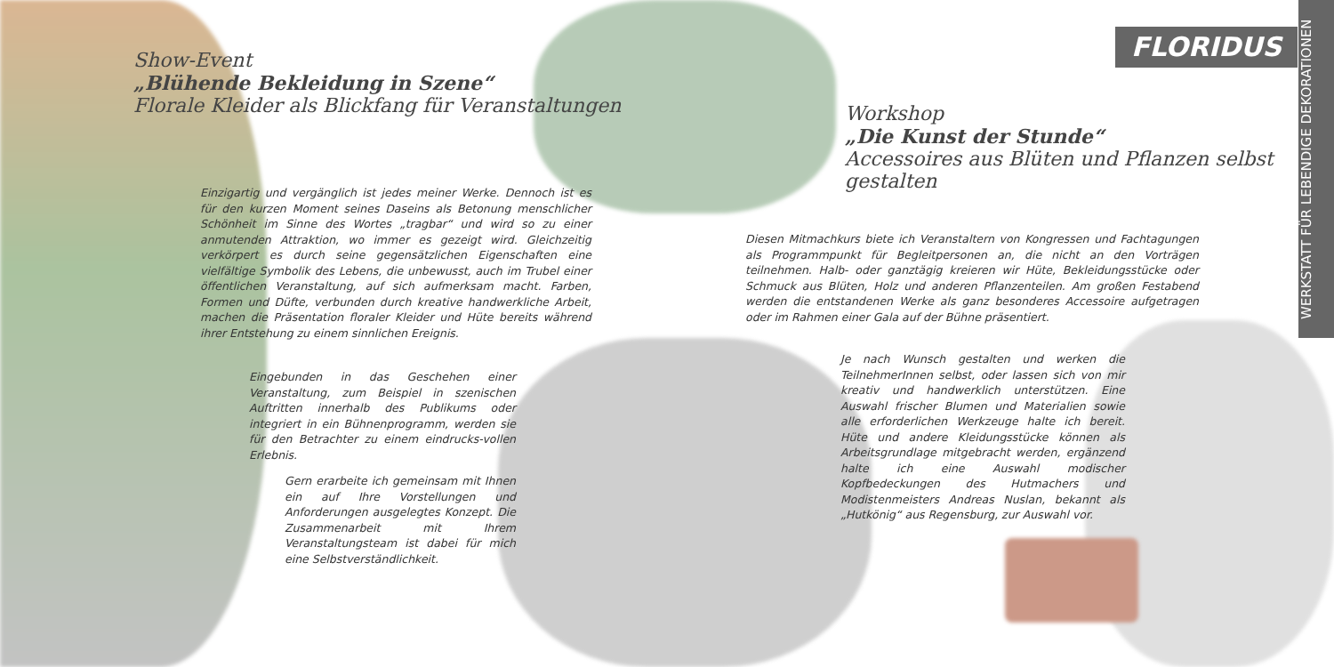FLORIDUS
WERKSTATT FÜR LEBENDIGE DEKORATIONEN
Show-Event
„Blühende Bekleidung in Szene“
Florale Kleider als Blickfang für Veranstaltungen
Workshop
„Die Kunst der Stunde“
Accessoires aus Blüten und Pflanzen selbst gestalten
Einzigartig und vergänglich ist jedes meiner Werke. Dennoch ist es für den kurzen Moment seines Daseins als Betonung menschlicher Schönheit im Sinne des Wortes „tragbar“ und wird so zu einer anmutenden Attraktion, wo immer es gezeigt wird. Gleichzeitig verkörpert es durch seine gegensätzlichen Eigenschaften eine vielfältige Symbolik des Lebens, die unbewusst, auch im Trubel einer öffentlichen Veranstaltung, auf sich aufmerksam macht. Farben, Formen und Düfte, verbunden durch kreative handwerkliche Arbeit, machen die Präsentation floraler Kleider und Hüte bereits während ihrer Entstehung zu einem sinnlichen Ereignis.
Eingebunden in das Geschehen einer Veranstaltung, zum Beispiel in szenischen Auftritten innerhalb des Publikums oder integriert in ein Bühnenprogramm, werden sie für den Betrachter zu einem eindrucks-vollen Erlebnis.
Gern erarbeite ich gemeinsam mit Ihnen ein auf Ihre Vorstellungen und Anforderungen ausgelegtes Konzept. Die Zusammenarbeit mit Ihrem Veranstaltungsteam ist dabei für mich eine Selbstverständlichkeit.
Diesen Mitmachkurs biete ich Veranstaltern von Kongressen und Fachtagungen als Programmpunkt für Begleitpersonen an, die nicht an den Vorträgen teilnehmen. Halb- oder ganztägig kreieren wir Hüte, Bekleidungsstücke oder Schmuck aus Blüten, Holz und anderen Pflanzenteilen. Am großen Festabend werden die entstandenen Werke als ganz besonderes Accessoire aufgetragen oder im Rahmen einer Gala auf der Bühne präsentiert.
Je nach Wunsch gestalten und werken die TeilnehmerInnen selbst, oder lassen sich von mir kreativ und handwerklich unterstützen. Eine Auswahl frischer Blumen und Materialien sowie alle erforderlichen Werkzeuge halte ich bereit. Hüte und andere Kleidungsstücke können als Arbeitsgrundlage mitgebracht werden, ergänzend halte ich eine Auswahl modischer Kopfbedeckungen des Hutmachers und Modistenmeisters Andreas Nuslan, bekannt als „Hutkönig“ aus Regensburg, zur Auswahl vor.